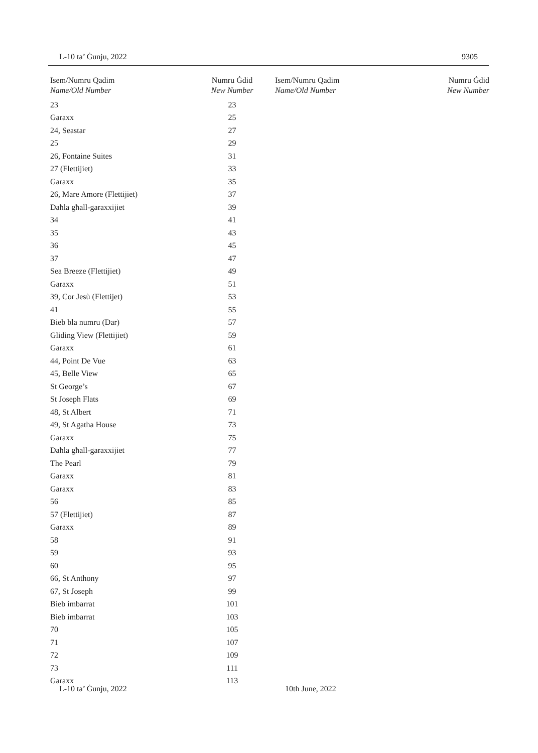L-10 ta’ Ġunju, 2022 9305
| Isem/Numru Qadim Name/Old Number | Numru Ġdid New Number | Isem/Numru Qadim Name/Old Number | Numru Ġdid New Number |
| --- | --- | --- | --- |
| 23 | 23 | | |
| Garaxx | 25 | | |
| 24, Seastar | 27 | | |
| 25 | 29 | | |
| 26, Fontaine Suites | 31 | | |
| 27 (Flettijiet) | 33 | | |
| Garaxx | 35 | | |
| 26, Mare Amore (Flettijiet) | 37 | | |
| Daħla għall-garaxxijiet | 39 | | |
| 34 | 41 | | |
| 35 | 43 | | |
| 36 | 45 | | |
| 37 | 47 | | |
| Sea Breeze (Flettijiet) | 49 | | |
| Garaxx | 51 | | |
| 39, Cor Jesù (Flettijet) | 53 | | |
| 41 | 55 | | |
| Bieb bla numru (Dar) | 57 | | |
| Gliding View (Flettijiet) | 59 | | |
| Garaxx | 61 | | |
| 44, Point De Vue | 63 | | |
| 45, Belle View | 65 | | |
| St George’s | 67 | | |
| St Joseph Flats | 69 | | |
| 48, St Albert | 71 | | |
| 49, St Agatha House | 73 | | |
| Garaxx | 75 | | |
| Daħla għall-garaxxijiet | 77 | | |
| The Pearl | 79 | | |
| Garaxx | 81 | | |
| Garaxx | 83 | | |
| 56 | 85 | | |
| 57 (Flettijiet) | 87 | | |
| Garaxx | 89 | | |
| 58 | 91 | | |
| 59 | 93 | | |
| 60 | 95 | | |
| 66, St Anthony | 97 | | |
| 67, St Joseph | 99 | | |
| Bieb imbarrat | 101 | | |
| Bieb imbarrat | 103 | | |
| 70 | 105 | | |
| 71 | 107 | | |
| 72 | 109 | | |
| 73 | 111 | | |
| Garaxx | 113 | | |
L-10 ta’ Ġunju, 2022 10th June, 2022